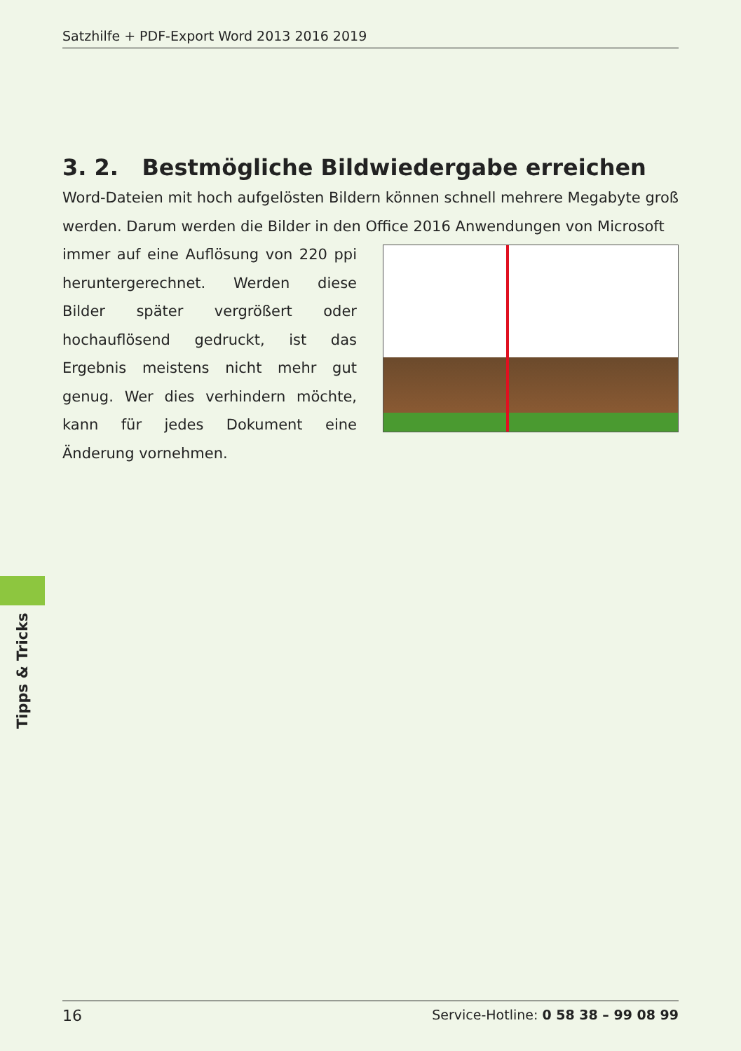Satzhilfe + PDF-Export Word 2013 2016 2019
3. 2. Bestmögliche Bildwiedergabe erreichen
Word-Dateien mit hoch aufgelösten Bildern können schnell mehrere Megabyte groß werden. Darum werden die Bilder in den Office 2016 Anwendungen von Microsoft
immer auf eine Auflösung von 220 ppi heruntergerechnet. Werden diese Bilder später vergrößert oder hochauflösend gedruckt, ist das Ergebnis meistens nicht mehr gut genug. Wer dies verhindern möchte, kann für jedes Dokument eine Änderung vornehmen.
Tipps & Tricks
16 Service-Hotline: 0 58 38 – 99 08 99